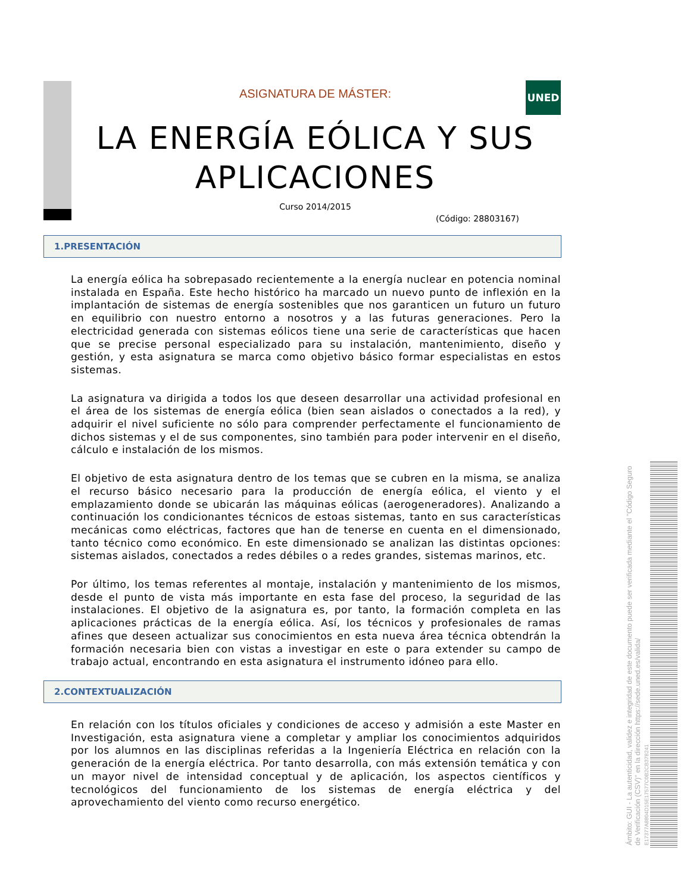UNED
ASIGNATURA DE MÁSTER:
LA ENERGÍA EÓLICA Y SUS APLICACIONES
Curso 2014/2015
(Código: 28803167)
1.PRESENTACIÓN
La energía eólica ha sobrepasado recientemente a la energía nuclear en potencia nominal instalada en España. Este hecho histórico ha marcado un nuevo punto de inflexión en la implantación de sistemas de energía sostenibles que nos garanticen un futuro un futuro en equilibrio con nuestro entorno a nosotros y a las futuras generaciones. Pero la electricidad generada con sistemas eólicos tiene una serie de características que hacen que se precise personal especializado para su instalación, mantenimiento, diseño y gestión, y esta asignatura se marca como objetivo básico formar especialistas en estos sistemas.
La asignatura va dirigida a todos los que deseen desarrollar una actividad profesional en el área de los sistemas de energía eólica (bien sean aislados o conectados a la red), y adquirir el nivel suficiente no sólo para comprender perfectamente el funcionamiento de dichos sistemas y el de sus componentes, sino también para poder intervenir en el diseño, cálculo e instalación de los mismos.
El objetivo de esta asignatura dentro de los temas que se cubren en la misma, se analiza el recurso básico necesario para la producción de energía eólica, el viento y el emplazamiento donde se ubicarán las máquinas eólicas (aerogeneradores). Analizando a continuación los condicionantes técnicos de estoas sistemas, tanto en sus características mecánicas como eléctricas, factores que han de tenerse en cuenta en el dimensionado, tanto técnico como económico. En este dimensionado se analizan las distintas opciones: sistemas aislados, conectados a redes débiles o a redes grandes, sistemas marinos, etc.
Por último, los temas referentes al montaje, instalación y mantenimiento de los mismos, desde el punto de vista más importante en esta fase del proceso, la seguridad de las instalaciones. El objetivo de la asignatura es, por tanto, la formación completa en las aplicaciones prácticas de la energía eólica. Así, los técnicos y profesionales de ramas afines que deseen actualizar sus conocimientos en esta nueva área técnica obtendrán la formación necesaria bien con vistas a investigar en este o para extender su campo de trabajo actual, encontrando en esta asignatura el instrumento idóneo para ello.
2.CONTEXTUALIZACIÓN
En relación con los títulos oficiales y condiciones de acceso y admisión a este Master en Investigación, esta asignatura viene a completar y ampliar los conocimientos adquiridos por los alumnos en las disciplinas referidas a la Ingeniería Eléctrica en relación con la generación de la energía eléctrica. Por tanto desarrolla, con más extensión temática y con un mayor nivel de intensidad conceptual y de aplicación, los aspectos científicos y tecnológicos del funcionamiento de los sistemas de energía eléctrica y del aprovechamiento del viento como recurso energético.
Ámbito: GUI - La autenticidad, validez e integridad de este documento puede ser verificada mediante el "Código Seguro de Verificación (CSV)" en la dirección https://sede.uned.es/valida/
E17377A8804D15E17577C0B2CB378241